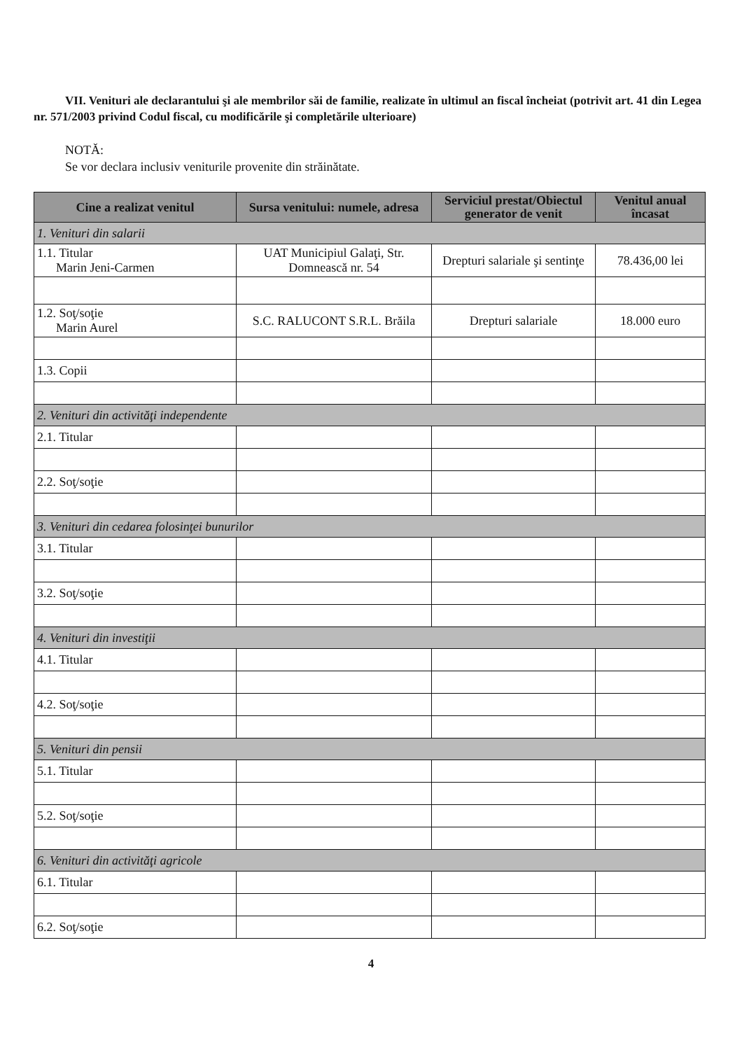VII. Venituri ale declarantului şi ale membrilor săi de familie, realizate în ultimul an fiscal încheiat (potrivit art. 41 din Legea nr. 571/2003 privind Codul fiscal, cu modificările şi completările ulterioare)
NOTĂ:
Se vor declara inclusiv veniturile provenite din străinătate.
| Cine a realizat venitul | Sursa venitului: numele, adresa | Serviciul prestat/Obiectul generator de venit | Venitul anual încasat |
| --- | --- | --- | --- |
| 1. Venituri din salarii | | | |
| 1.1. Titular Marin Jeni-Carmen | UAT Municipiul Galaţi, Str. Domnească nr. 54 | Drepturi salariale şi sentinţe | 78.436,00 lei |
| 1.2. Soţ/soţie Marin Aurel | S.C. RALUCONT S.R.L. Brăila | Drepturi salariale | 18.000 euro |
| 1.3. Copii | | | |
| 2. Venituri din activităţi independente | | | |
| 2.1. Titular | | | |
| 2.2. Soţ/soţie | | | |
| 3. Venituri din cedarea folosinţei bunurilor | | | |
| 3.1. Titular | | | |
| 3.2. Soţ/soţie | | | |
| 4. Venituri din investiţii | | | |
| 4.1. Titular | | | |
| 4.2. Soţ/soţie | | | |
| 5. Venituri din pensii | | | |
| 5.1. Titular | | | |
| 5.2. Soţ/soţie | | | |
| 6. Venituri din activităţi agricole | | | |
| 6.1. Titular | | | |
| 6.2. Soţ/soţie | | | |
4